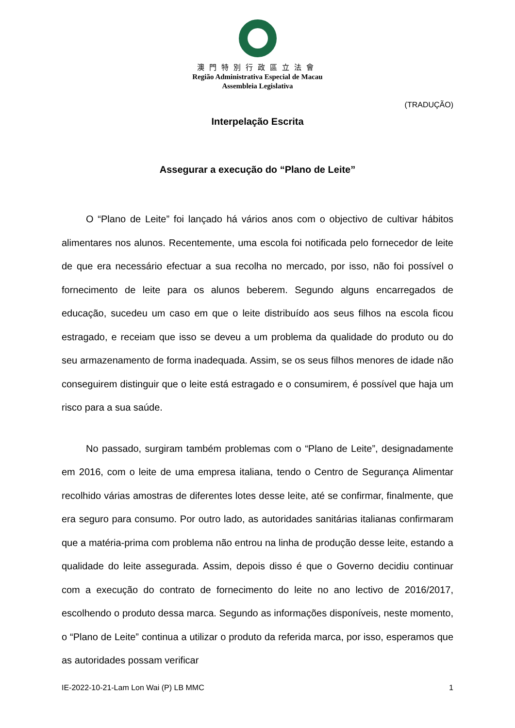澳門特別行政區立法會
Região Administrativa Especial de Macau
Assembleia Legislativa
(TRADUÇÃO)
Interpelação Escrita
Assegurar a execução do “Plano de Leite”
O “Plano de Leite” foi lançado há vários anos com o objectivo de cultivar hábitos alimentares nos alunos. Recentemente, uma escola foi notificada pelo fornecedor de leite de que era necessário efectuar a sua recolha no mercado, por isso, não foi possível o fornecimento de leite para os alunos beberem. Segundo alguns encarregados de educação, sucedeu um caso em que o leite distribuído aos seus filhos na escola ficou estragado, e receiam que isso se deveu a um problema da qualidade do produto ou do seu armazenamento de forma inadequada. Assim, se os seus filhos menores de idade não conseguirem distinguir que o leite está estragado e o consumirem, é possível que haja um risco para a sua saúde.
No passado, surgiram também problemas com o “Plano de Leite”, designadamente em 2016, com o leite de uma empresa italiana, tendo o Centro de Segurança Alimentar recolhido várias amostras de diferentes lotes desse leite, até se confirmar, finalmente, que era seguro para consumo. Por outro lado, as autoridades sanitárias italianas confirmaram que a matéria-prima com problema não entrou na linha de produção desse leite, estando a qualidade do leite assegurada. Assim, depois disso é que o Governo decidiu continuar com a execução do contrato de fornecimento do leite no ano lectivo de 2016/2017, escolhendo o produto dessa marca. Segundo as informações disponíveis, neste momento, o “Plano de Leite” continua a utilizar o produto da referida marca, por isso, esperamos que as autoridades possam verificar
IE-2022-10-21-Lam Lon Wai (P) LB MMC 1